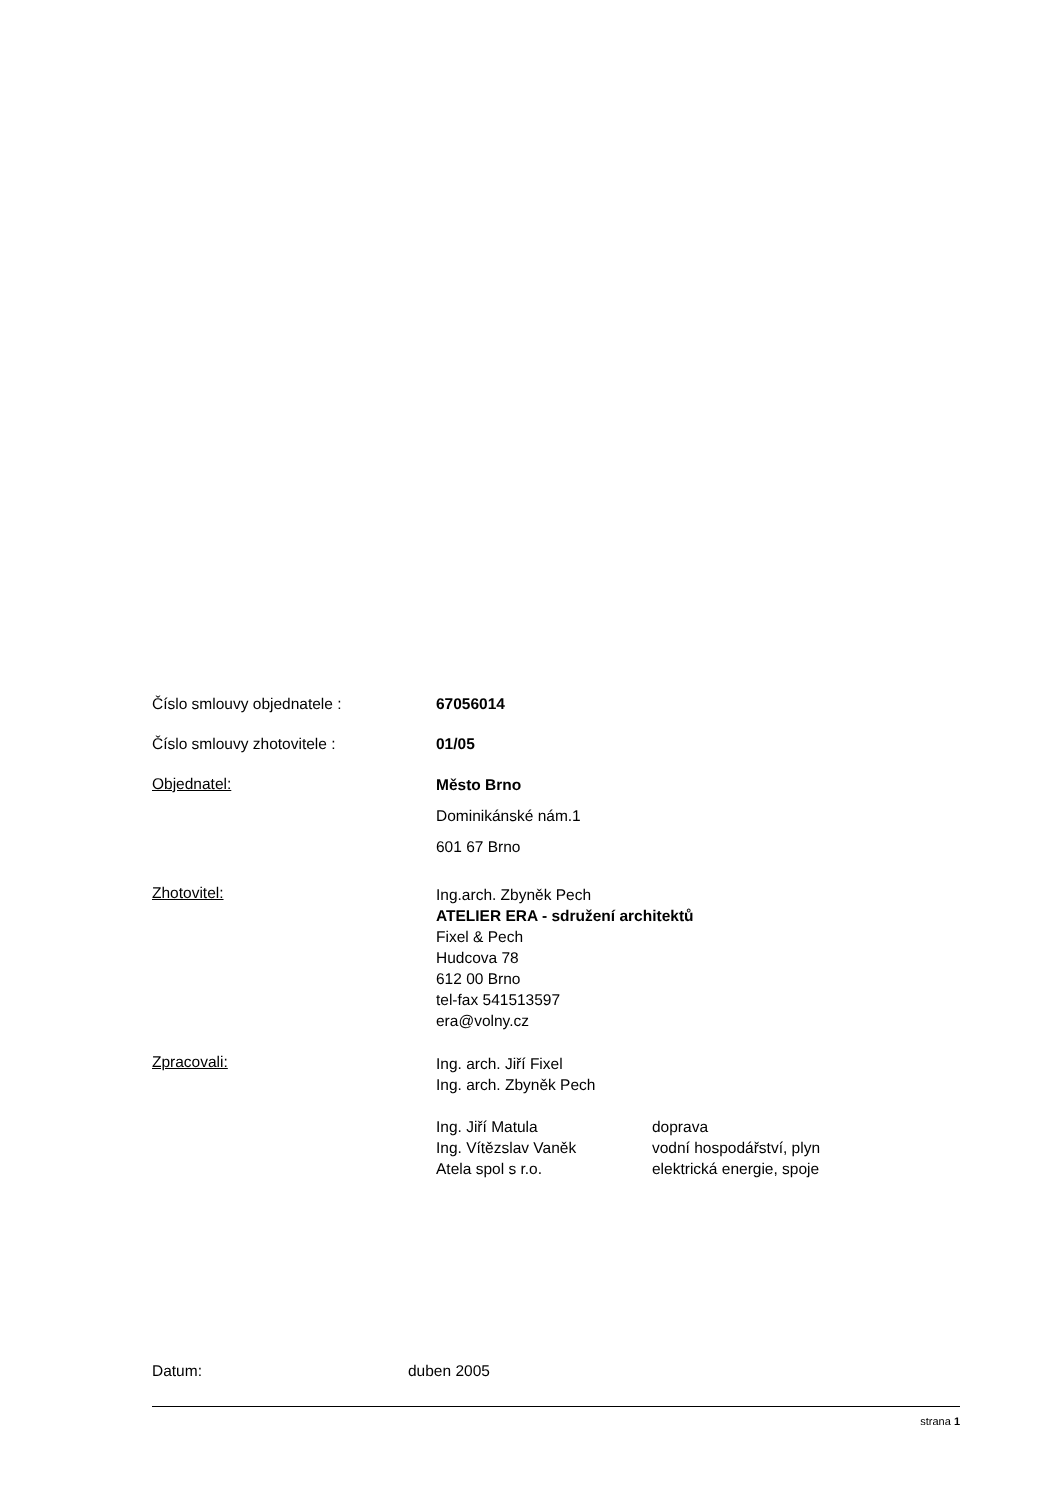Číslo smlouvy objednatele : 67056014
Číslo smlouvy zhotovitele : 01/05
Objednatel:
Město Brno
Dominikánské nám.1
601 67 Brno
Zhotovitel:
Ing.arch. Zbyněk Pech
ATELIER ERA - sdružení architektů
Fixel & Pech
Hudcova 78
612 00 Brno
tel-fax 541513597
era@volny.cz
Zpracovali:
Ing. arch. Jiří Fixel
Ing. arch. Zbyněk Pech
Ing. Jiří Matula doprava
Ing. Vítězslav Vaněk vodní hospodářství, plyn
Atela spol s r.o. elektrická energie, spoje
Datum: duben 2005
strana 1